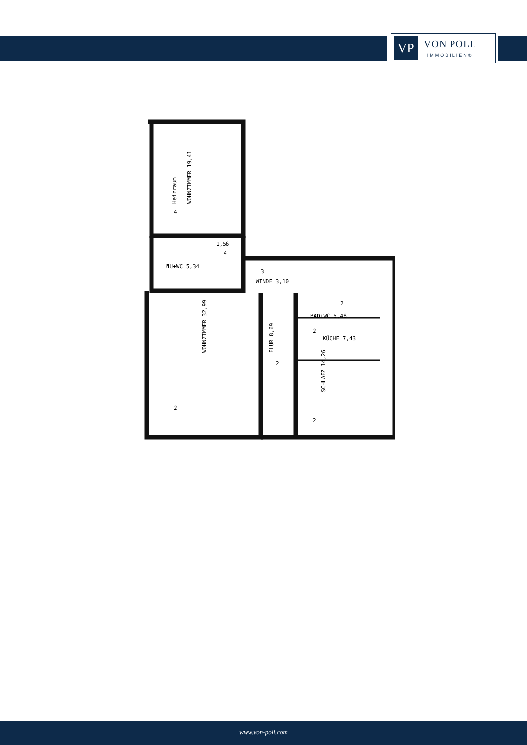VP
VON POLL
IMMOBILIEN®
Heizraum
WOHNZIMMER 19,41
DU+WC 5,34
1,56
WINDF 3,10
BAD+WC 5,48
KÜCHE 7,43
WOHNZIMMER 32,99
FLUR 8,69
SCHLAFZ 14,26
4
4
4
3
2
2
2
2
2
www.von-poll.com